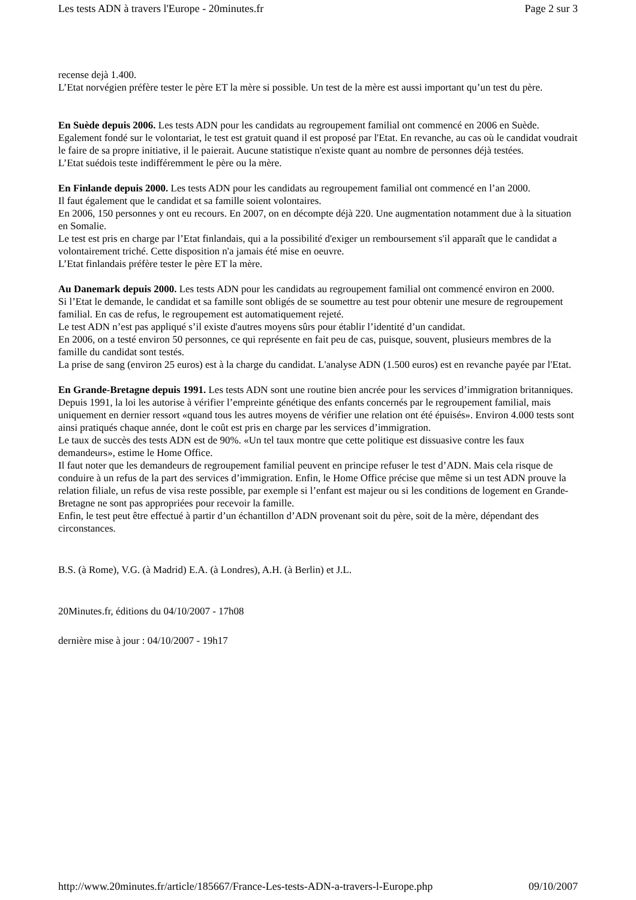Les tests ADN à travers l'Europe - 20minutes.fr Page 2 sur 3
recense dejà 1.400.
L’Etat norvégien préfère tester le père ET la mère si possible. Un test de la mère est aussi important qu’un test du père.
En Suède depuis 2006. Les tests ADN pour les candidats au regroupement familial ont commencé en 2006 en Suède.
Egalement fondé sur le volontariat, le test est gratuit quand il est proposé par l'Etat. En revanche, au cas où le candidat voudrait le faire de sa propre initiative, il le paierait. Aucune statistique n'existe quant au nombre de personnes déjà testées.
L’Etat suédois teste indifféremment le père ou la mère.
En Finlande depuis 2000. Les tests ADN pour les candidats au regroupement familial ont commencé en l’an 2000.
Il faut également que le candidat et sa famille soient volontaires.
En 2006, 150 personnes y ont eu recours. En 2007, on en décompte déjà 220. Une augmentation notamment due à la situation en Somalie.
Le test est pris en charge par l’Etat finlandais, qui a la possibilité d'exiger un remboursement s'il apparaît que le candidat a volontairement triché. Cette disposition n'a jamais été mise en oeuvre.
L’Etat finlandais préfère tester le père ET la mère.
Au Danemark depuis 2000. Les tests ADN pour les candidats au regroupement familial ont commencé environ en 2000.
Si l’Etat le demande, le candidat et sa famille sont obligés de se soumettre au test pour obtenir une mesure de regroupement familial. En cas de refus, le regroupement est automatiquement rejeté.
Le test ADN n’est pas appliqué s’il existe d'autres moyens sûrs pour établir l’identité d’un candidat.
En 2006, on a testé environ 50 personnes, ce qui représente en fait peu de cas, puisque, souvent, plusieurs membres de la famille du candidat sont testés.
La prise de sang (environ 25 euros) est à la charge du candidat. L'analyse ADN (1.500 euros) est en revanche payée par l'Etat.
En Grande-Bretagne depuis 1991. Les tests ADN sont une routine bien ancrée pour les services d’immigration britanniques. Depuis 1991, la loi les autorise à vérifier l’empreinte génétique des enfants concernés par le regroupement familial, mais uniquement en dernier ressort «quand tous les autres moyens de vérifier une relation ont été épuisés». Environ 4.000 tests sont ainsi pratiqués chaque année, dont le coût est pris en charge par les services d’immigration.
Le taux de succès des tests ADN est de 90%. «Un tel taux montre que cette politique est dissuasive contre les faux demandeurs», estime le Home Office.
Il faut noter que les demandeurs de regroupement familial peuvent en principe refuser le test d’ADN. Mais cela risque de conduire à un refus de la part des services d’immigration. Enfin, le Home Office précise que même si un test ADN prouve la relation filiale, un refus de visa reste possible, par exemple si l’enfant est majeur ou si les conditions de logement en Grande-Bretagne ne sont pas appropriées pour recevoir la famille.
Enfin, le test peut être effectué à partir d’un échantillon d’ADN provenant soit du père, soit de la mère, dépendant des circonstances.
B.S. (à Rome), V.G. (à Madrid) E.A. (à Londres), A.H. (à Berlin) et J.L.
20Minutes.fr, éditions du 04/10/2007 - 17h08
dernière mise à jour : 04/10/2007 - 19h17
http://www.20minutes.fr/article/185667/France-Les-tests-ADN-a-travers-l-Europe.php 09/10/2007